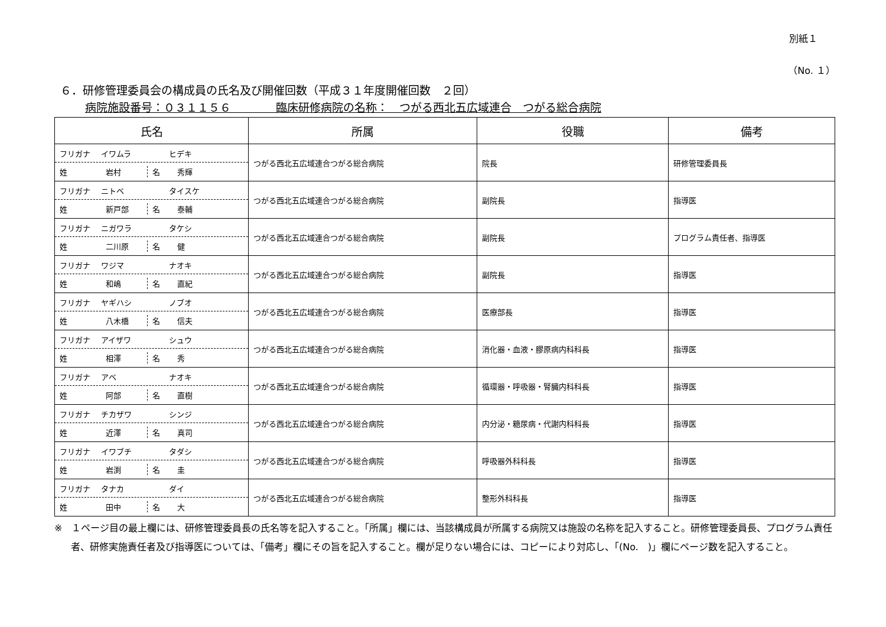別紙１
（No. １）
６．研修管理委員会の構成員の氏名及び開催回数（平成３１年度開催回数　２回）
病院施設番号：０３１１５６　　　　臨床研修病院の名称：　つがる西北五広域連合　つがる総合病院
| 氏名 | 所属 | 役職 | 備考 |
| --- | --- | --- | --- |
| フリガナ イワムラ ヒデキ 姓 岩村 名 秀輝 | つがる西北五広域連合つがる総合病院 | 院長 | 研修管理委員長 |
| フリガナ ニトベ タイスケ 姓 新戸部 名 泰輔 | つがる西北五広域連合つがる総合病院 | 副院長 | 指導医 |
| フリガナ ニガワラ タケシ 姓 二川原 名 健 | つがる西北五広域連合つがる総合病院 | 副院長 | プログラム責任者、指導医 |
| フリガナ ワジマ ナオキ 姓 和嶋 名 直紀 | つがる西北五広域連合つがる総合病院 | 副院長 | 指導医 |
| フリガナ ヤギハシ ノブオ 姓 八木橋 名 信夫 | つがる西北五広域連合つがる総合病院 | 医療部長 | 指導医 |
| フリガナ アイザワ シュウ 姓 相澤 名 秀 | つがる西北五広域連合つがる総合病院 | 消化器・血液・膠原病内科科長 | 指導医 |
| フリガナ アベ ナオキ 姓 阿部 名 直樹 | つがる西北五広域連合つがる総合病院 | 循環器・呼吸器・腎臓内科科長 | 指導医 |
| フリガナ チカザワ シンジ 姓 近澤 名 真司 | つがる西北五広域連合つがる総合病院 | 内分泌・糖尿病・代謝内科科長 | 指導医 |
| フリガナ イワブチ タダシ 姓 岩渕 名 圭 | つがる西北五広域連合つがる総合病院 | 呼吸器外科科長 | 指導医 |
| フリガナ タナカ ダイ 姓 田中 名 大 | つがる西北五広域連合つがる総合病院 | 整形外科科長 | 指導医 |
※　１ページ目の最上欄には、研修管理委員長の氏名等を記入すること。「所属」欄には、当該構成員が所属する病院又は施設の名称を記入すること。研修管理委員長、プログラム責任者、研修実施責任者及び指導医については、「備考」欄にその旨を記入すること。欄が足りない場合には、コピーにより対応し、「(No.　)」欄にページ数を記入すること。